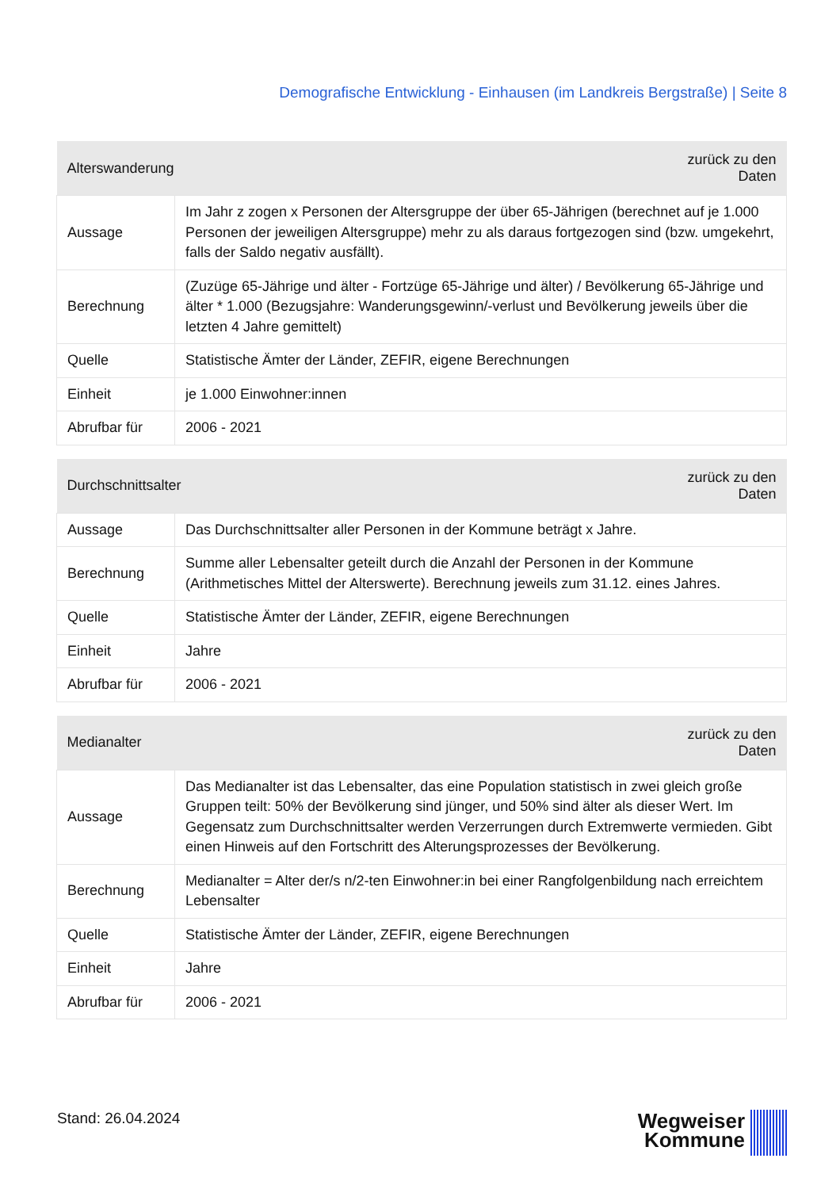Demografische Entwicklung - Einhausen (im Landkreis Bergstraße) | Seite 8
| Alterswanderung | | zurück zu den Daten |
| --- | --- | --- |
| Aussage | Im Jahr z zogen x Personen der Altersgruppe der über 65-Jährigen (berechnet auf je 1.000 Personen der jeweiligen Altersgruppe) mehr zu als daraus fortgezogen sind (bzw. umgekehrt, falls der Saldo negativ ausfällt). | |
| Berechnung | (Zuzüge 65-Jährige und älter - Fortzüge 65-Jährige und älter) / Bevölkerung 65-Jährige und älter * 1.000 (Bezugsjahre: Wanderungsgewinn/-verlust und Bevölkerung jeweils über die letzten 4 Jahre gemittelt) | |
| Quelle | Statistische Ämter der Länder, ZEFIR, eigene Berechnungen | |
| Einheit | je 1.000 Einwohner:innen | |
| Abrufbar für | 2006 - 2021 | |
| Durchschnittsalter | | zurück zu den Daten |
| --- | --- | --- |
| Aussage | Das Durchschnittsalter aller Personen in der Kommune beträgt x Jahre. | |
| Berechnung | Summe aller Lebensalter geteilt durch die Anzahl der Personen in der Kommune (Arithmetisches Mittel der Alterswerte). Berechnung jeweils zum 31.12. eines Jahres. | |
| Quelle | Statistische Ämter der Länder, ZEFIR, eigene Berechnungen | |
| Einheit | Jahre | |
| Abrufbar für | 2006 - 2021 | |
| Medianalter | | zurück zu den Daten |
| --- | --- | --- |
| Aussage | Das Medianalter ist das Lebensalter, das eine Population statistisch in zwei gleich große Gruppen teilt: 50% der Bevölkerung sind jünger, und 50% sind älter als dieser Wert. Im Gegensatz zum Durchschnittsalter werden Verzerrungen durch Extremwerte vermieden. Gibt einen Hinweis auf den Fortschritt des Alterungsprozesses der Bevölkerung. | |
| Berechnung | Medianalter = Alter der/s n/2-ten Einwohner:in bei einer Rangfolgenbildung nach erreichtem Lebensalter | |
| Quelle | Statistische Ämter der Länder, ZEFIR, eigene Berechnungen | |
| Einheit | Jahre | |
| Abrufbar für | 2006 - 2021 | |
Stand: 26.04.2024
Wegweiser
Kommune